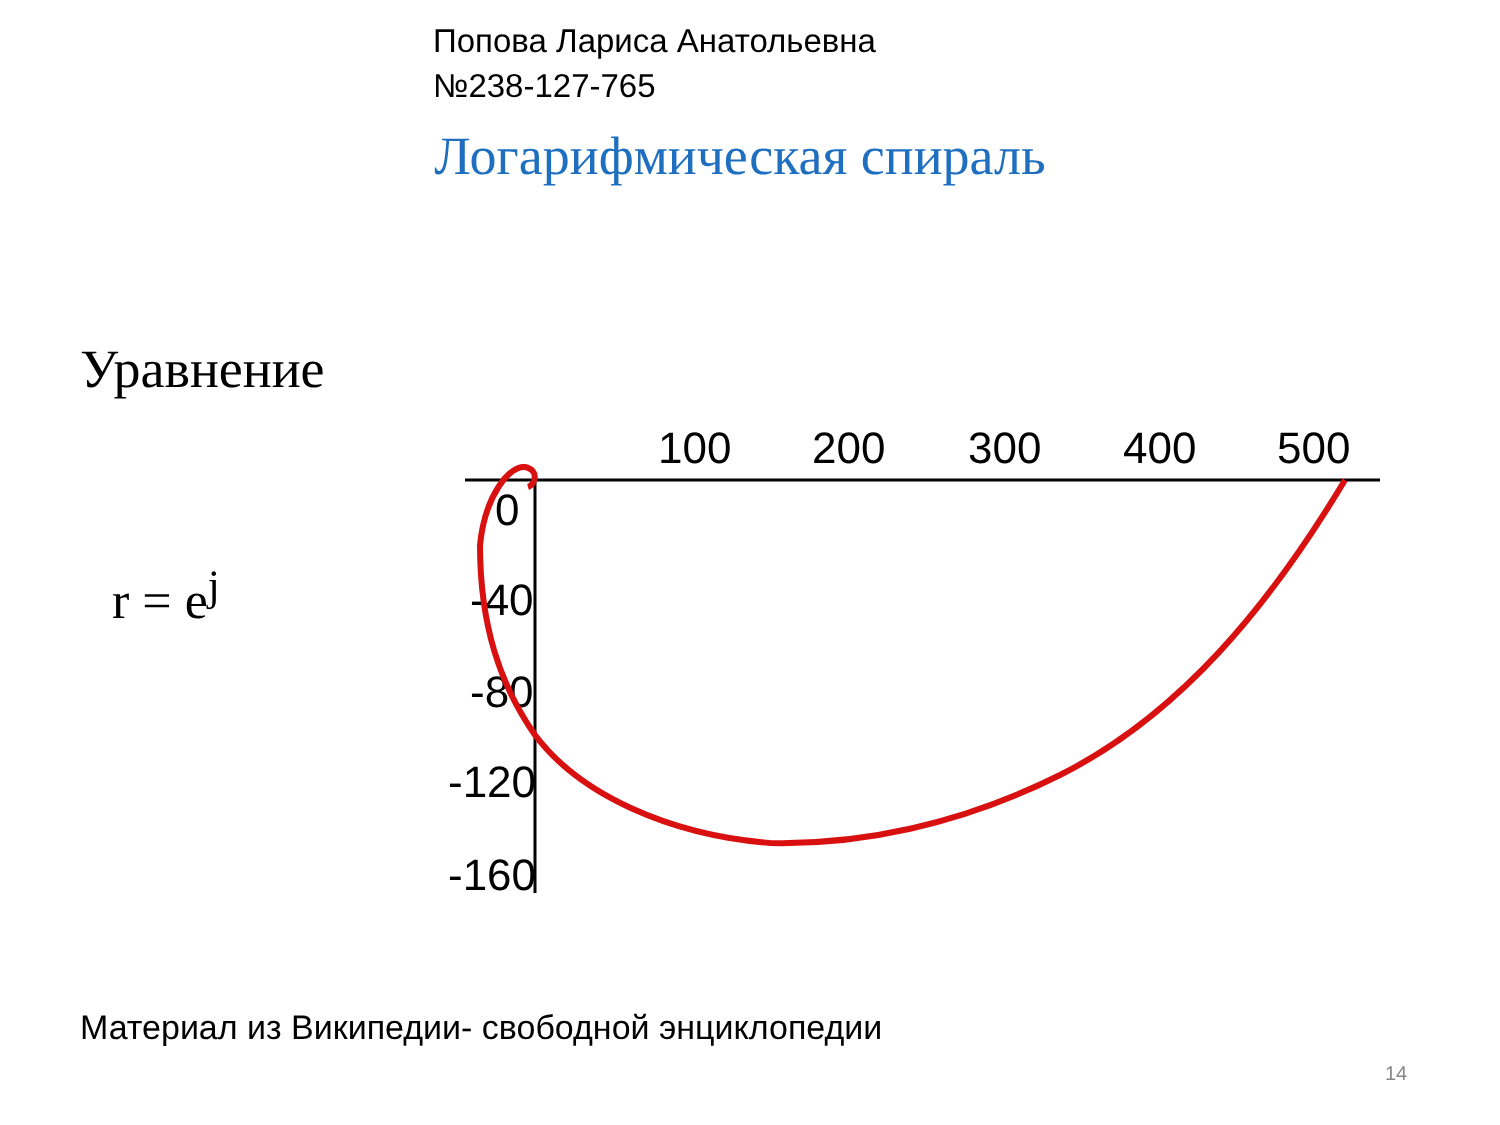Попова Лариса Анатольевна
№238-127-765
Логарифмическая спираль
Уравнение
r = e<sup>j</sup>
100
200
300
400
500
0
-40
-80
-120
-160
Материал из Википедии- свободной энциклопедии
14